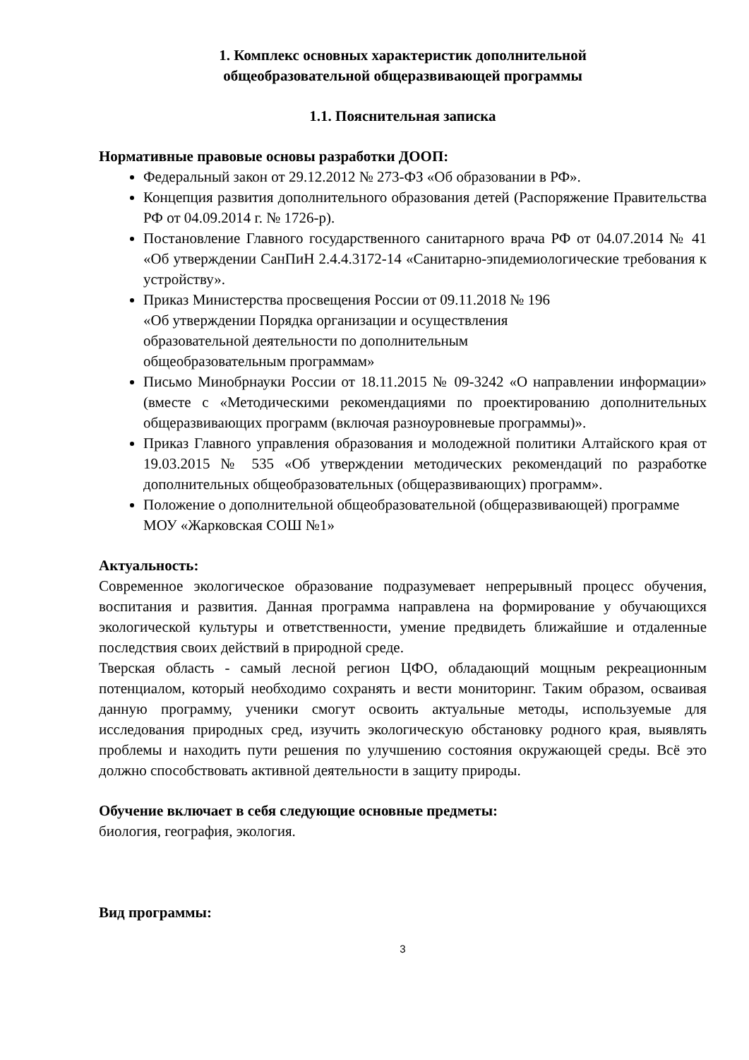1. Комплекс основных характеристик дополнительной
общеобразовательной общеразвивающей программы
1.1. Пояснительная записка
Нормативные правовые основы разработки ДООП:
Федеральный закон от 29.12.2012 № 273-ФЗ «Об образовании в РФ».
Концепция развития дополнительного образования детей (Распоряжение Правительства РФ от 04.09.2014 г. № 1726-р).
Постановление Главного государственного санитарного врача РФ от 04.07.2014 № 41 «Об утверждении СанПиН 2.4.4.3172-14 «Санитарно-эпидемиологические требования к устройству».
Приказ Министерства просвещения России от 09.11.2018 № 196
«Об утверждении Порядка организации и осуществления
образовательной деятельности по дополнительным
общеобразовательным программам»
Письмо Минобрнауки России от 18.11.2015 № 09-3242 «О направлении информации» (вместе с «Методическими рекомендациями по проектированию дополнительных общеразвивающих программ (включая разноуровневые программы)».
Приказ Главного управления образования и молодежной политики Алтайского края от 19.03.2015 № 535 «Об утверждении методических рекомендаций по разработке дополнительных общеобразовательных (общеразвивающих) программ».
Положение о дополнительной общеобразовательной (общеразвивающей) программе МОУ «Жарковская СОШ №1»
Актуальность:
Современное экологическое образование подразумевает непрерывный процесс обучения, воспитания и развития. Данная программа направлена на формирование у обучающихся экологической культуры и ответственности, умение предвидеть ближайшие и отдаленные последствия своих действий в природной среде.
Тверская область - самый лесной регион ЦФО, обладающий мощным рекреационным потенциалом, который необходимо сохранять и вести мониторинг. Таким образом, осваивая данную программу, ученики смогут освоить актуальные методы, используемые для исследования природных сред, изучить экологическую обстановку родного края, выявлять проблемы и находить пути решения по улучшению состояния окружающей среды. Всё это должно способствовать активной деятельности в защиту природы.
Обучение включает в себя следующие основные предметы:
биология, география, экология.
Вид программы:
3